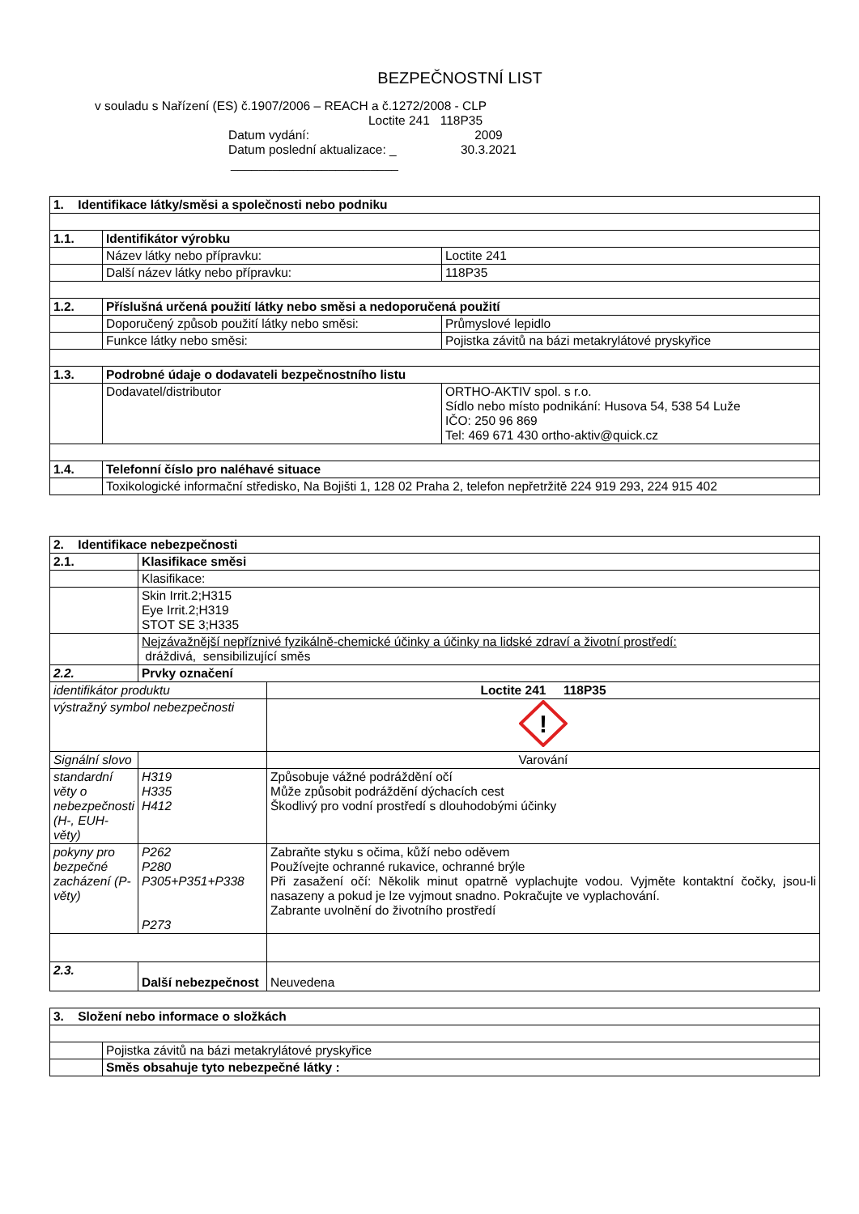BEZPEČNOSTNÍ LIST
v souladu s Nařízení (ES) č.1907/2006 – REACH a č.1272/2008 - CLP
Loctite 241 118P35
Datum vydání: 2009
Datum poslední aktualizace: _ 30.3.2021
________________________
| 1. Identifikace látky/směsi a společnosti nebo podniku | | |
| 1.1. | Identifikátor výrobku | |
| | Název látky nebo přípravku: | Loctite 241 |
| | Další název látky nebo přípravku: | 118P35 |
| 1.2. | Příslušná určená použití látky nebo směsi a nedoporučená použití | |
| | Doporučený způsob použití látky nebo směsi: | Průmyslové lepidlo |
| | Funkce látky nebo směsi: | Pojistka závitů na bázi metakrylátové pryskyřice |
| 1.3. | Podrobné údaje o dodavateli bezpečnostního listu | |
| | Dodavatel/distributor | ORTHO-AKTIV spol. s r.o. Sídlo nebo místo podnikání: Husova 54, 538 54 Luže IČO: 250 96 869 Tel: 469 671 430 ortho-aktiv@quick.cz |
| 1.4. | Telefonní číslo pro naléhavé situace | |
| | Toxikologické informační středisko, Na Bojišti 1, 128 02 Praha 2, telefon nepřetržitě 224 919 293, 224 915 402 | |
| 2. Identifikace nebezpečnosti | | | |
| 2.1. | Klasifikace směsi | | |
| | Klasifikace: | | |
| | Skin Irrit.2;H315 Eye Irrit.2;H319 STOT SE 3;H335 | | |
| | Nejzávažnější nepříznivé fyzikálně-chemické účinky a účinky na lidské zdraví a životní prostředí: dráždivá, sensibilizující směs | | |
| 2.2. | Prvky označení | | |
| identifikátor produktu | | Loctite 241 118P35 | |
| výstražný symbol nebezpečnosti | | ! | |
| Signální slovo | | Varování | |
| standardní věty o nebezpečnosti (H-, EUH- věty) | H319 H335 H412 | Způsobuje vážné podráždění očí Může způsobit podráždění dýchacích cest Škodlivý pro vodní prostředí s dlouhodobými účinky | |
| pokyny pro bezpečné zacházení (P-věty) | P262 P280 P305+P351+P338 P273 | Zabraňte styku s očima, kůží nebo oděvem Používejte ochranné rukavice, ochranné brýle Při zasažení očí: Několik minut opatrně vyplachujte vodou. Vyjměte kontaktní čočky, jsou-li nasazeny a pokud je lze vyjmout snadno. Pokračujte ve vyplachování. Zabrante uvolnění do životního prostředí | |
| 2.3. | Další nebezpečnost | | Neuvedena |
| 3. Složení nebo informace o složkách | |
| | Pojistka závitů na bázi metakrylátové pryskyřice |
| | Směs obsahuje tyto nebezpečné látky : |